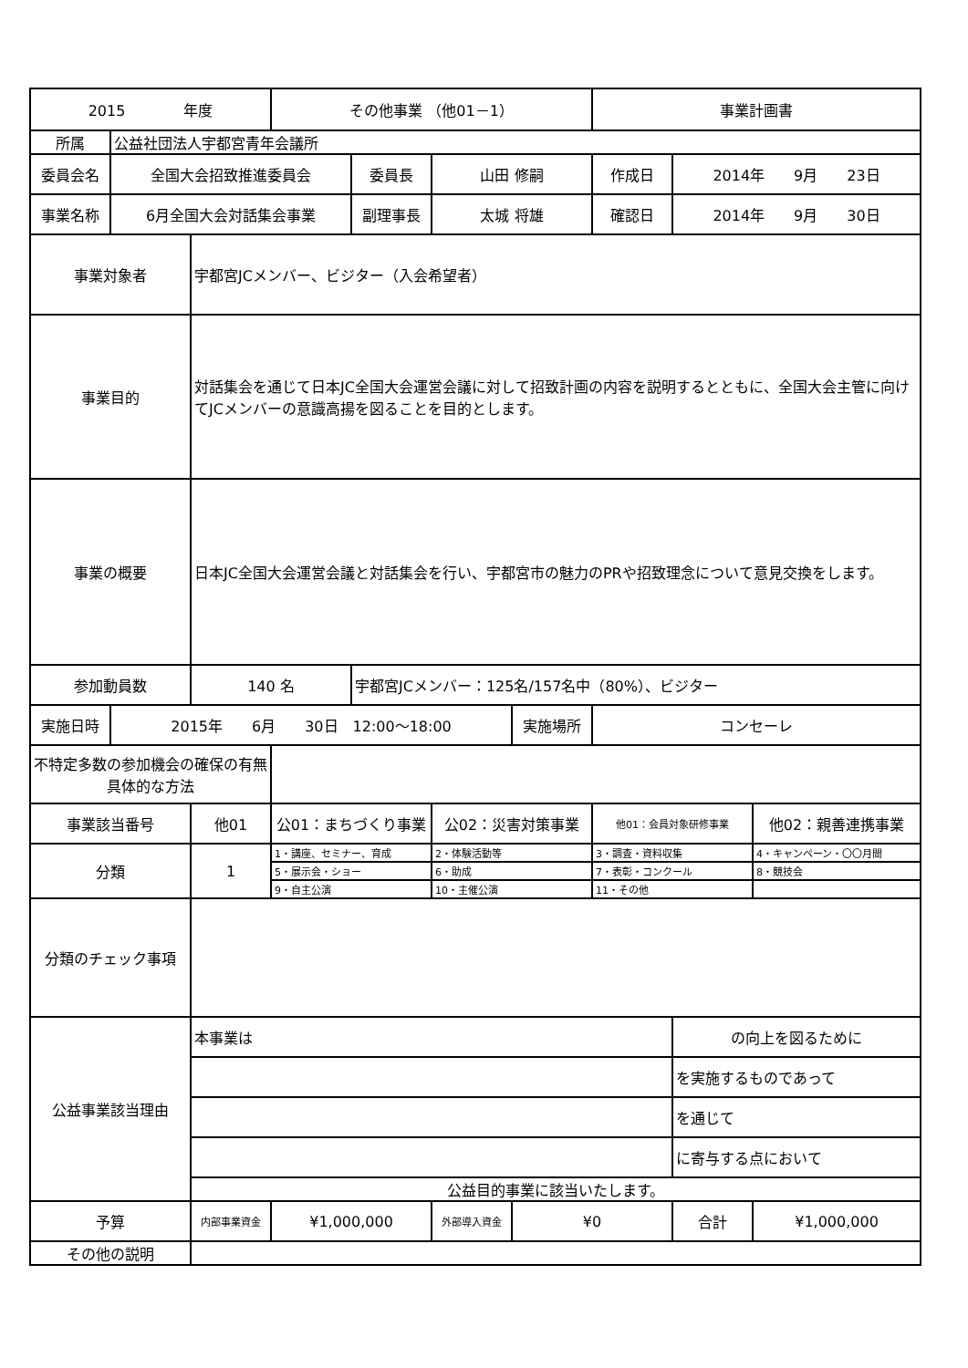| 2015 年度 | | | その他事業 （他01－1） | | | | 事業計画書 | | |
| 所属 | 公益社団法人宇都宮青年会議所 | | | | | | | | |
| 委員会名 | 全国大会招致推進委員会 | | | 委員長 | 山田 修嗣 | | 作成日 | 2014年 9月 23日 | |
| 事業名称 | 6月全国大会対話集会事業 | | | 副理事長 | 太城 将雄 | | 確認日 | 2014年 9月 30日 | |
| 事業対象者 | | 宇都宮JCメンバー、ビジター（入会希望者） | | | | | | | |
| 事業目的 | | 対話集会を通じて日本JC全国大会運営会議に対して招致計画の内容を説明するとともに、全国大会主管に向けてJCメンバーの意識高揚を図ることを目的とします。 | | | | | | | |
| 事業の概要 | | 日本JC全国大会運営会議と対話集会を行い、宇都宮市の魅力のPRや招致理念について意見交換をします。 | | | | | | | |
| 参加動員数 | | 140 名 | | 宇都宮JCメンバー：125名/157名中（80%）、ビジター | | | | | |
| 実施日時 | 2015年 6月 30日 12:00～18:00 | | | | | 実施場所 | コンセーレ | | |
| 不特定多数の参加機会の確保の有無具体的な方法 | | | | | | | | | |
| 事業該当番号 | | 他01 | 公01：まちづくり事業 | | 公02：災害対策事業 | | 他01：会員対象研修事業 | | 他02：親善連携事業 |
| 分類 | | 1 | 1・講座、セミナー、育成 | | 2・体験活動等 | | 3・調査・資料収集 | | 4・キャンペーン・〇〇月間 |
| | | | 5・展示会・ショー | | 6・助成 | | 7・表彰・コンクール | | 8・競技会 |
| | | | 9・自主公演 | | 10・主催公演 | | 11・その他 | | |
| 分類のチェック事項 | | | | | | | | | |
| 公益事業該当理由 | | 本事業は | | | | | | の向上を図るために | |
| | | | | | | | | を実施するものであって | |
| | | | | | | | | を通じて | |
| | | | | | | | | に寄与する点において | |
| | | 公益目的事業に該当いたします。 | | | | | | | |
| 予算 | | 内部事業資金 | ¥1,000,000 | | 外部導入資金 | ¥0 | | 合計 | ¥1,000,000 |
| その他の説明 | | | | | | | | | |